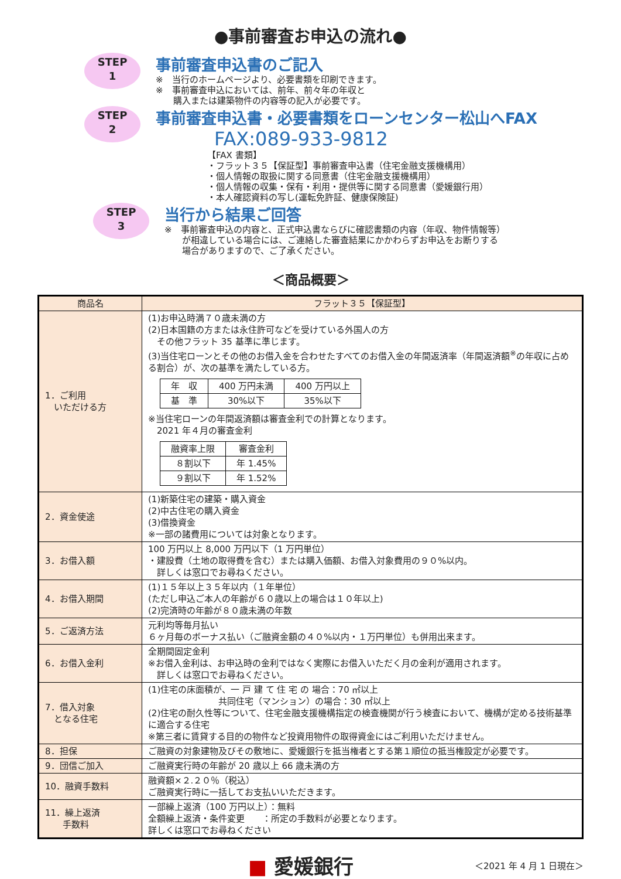●事前審査お申込の流れ●
STEP
1
事前審査申込書のご記入
※　当行のホームページより、必要書類を印刷できます。
※　事前審査申込においては、前年、前々年の年収と
　　購入または建築物件の内容等の記入が必要です。
STEP
2
事前審査申込書・必要書類をローンセンター松山へFAX
FAX:089-933-9812
【FAX 書類】
・フラット３５【保証型】事前審査申込書（住宅金融支援機構用）
・個人情報の取扱に関する同意書（住宅金融支援機構用）
・個人情報の収集・保有・利用・提供等に関する同意書（愛媛銀行用）
・本人確認資料の写し(運転免許証、健康保険証)
STEP
3
当行から結果ご回答
※　事前審査申込の内容と、正式申込書ならびに確認書類の内容（年収、物件情報等）
　　が相違している場合には、ご連絡した審査結果にかかわらずお申込をお断りする
　　場合がありますので、ご了承ください。
＜商品概要＞
| 商品名 | フラット３５【保証型】 |
| --- | --- |
| 1．ご利用 いただける方 | (1)お申込時満７０歳未満の方 (2)日本国籍の方または永住許可などを受けている外国人の方 その他フラット 35 基準に準じます。 (3)当住宅ローンとその他のお借入金を合わせたすべてのお借入金の年間返済率（年間返済額<sup>※</sup>の年収に占める割合）が、次の基準を満たしている方。 / 年 収 / 400 万円未満 / 400 万円以上 / / 基 準 / 30%以下 / 35%以下 / ※当住宅ローンの年間返済額は審査金利での計算となります。 2021 年４月の審査金利 / 融資率上限 / 審査金利 / / ８割以下 / 年 1.45% / / ９割以下 / 年 1.52% / |
| 2．資金使途 | (1)新築住宅の建築・購入資金 (2)中古住宅の購入資金 (3)借換資金 ※一部の諸費用については対象となります。 |
| 3．お借入額 | 100 万円以上 8,000 万円以下（1 万円単位） ・建設費（土地の取得費を含む）または購入価額、お借入対象費用の９０%以内。 詳しくは窓口でお尋ねください。 |
| 4．お借入期間 | (1)１５年以上３５年以内（１年単位） (ただし申込ご本人の年齢が６０歳以上の場合は１０年以上) (2)完済時の年齢が８０歳未満の年数 |
| 5．ご返済方法 | 元利均等毎月払い ６ヶ月毎のボーナス払い（ご融資金額の４０%以内・１万円単位）も併用出来ます。 |
| 6．お借入金利 | 全期間固定金利 ※お借入金利は、お申込時の金利ではなく実際にお借入いただく月の金利が適用されます。 詳しくは窓口でお尋ねください。 |
| 7．借入対象 となる住宅 | (1)住宅の床面積が、一 戸 建 て 住 宅 の 場合：70 ㎡以上 共同住宅（マンション）の場合：30 ㎡以上 (2)住宅の耐久性等について、住宅金融支援機構指定の検査機関が行う検査において、機構が定める技術基準に適合する住宅 ※第三者に賃貸する目的の物件など投資用物件の取得資金にはご利用いただけません。 |
| 8．担保 | ご融資の対象建物及びその敷地に、愛媛銀行を抵当権者とする第１順位の抵当権設定が必要です。 |
| 9．団信ご加入 | ご融資実行時の年齢が 20 歳以上 66 歳未満の方 |
| 10．融資手数料 | 融資額×２.２０％（税込） ご融資実行時に一括してお支払いいただきます。 |
| 11．繰上返済 手数料 | 一部繰上返済（100 万円以上）：無料 全額繰上返済・条件変更 ：所定の手数料が必要となります。 詳しくは窓口でお尋ねください |
■ 愛媛銀行
＜2021 年 4 月 1 日現在＞